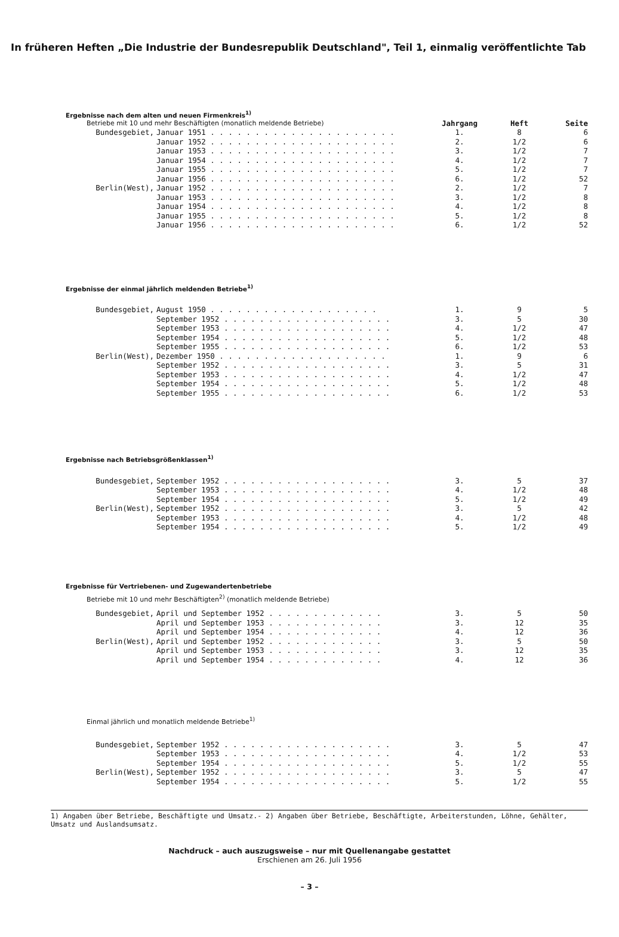In früheren Heften „Die Industrie der Bundesrepublik Deutschland", Teil 1, einmalig veröffentlichte Tab
Ergebnisse nach dem alten und neuen Firmenkreis<sup>1)</sup>
| Betriebe mit 10 und mehr Beschäftigten (monatlich meldende Betriebe) | | Jahrgang | Heft | Seite |
| Bundesgebiet, | Januar 1951 . . . . . . . . . . . . . . . . . . . . . | 1. | 8 | 6 |
| | Januar 1952 . . . . . . . . . . . . . . . . . . . . . | 2. | 1/2 | 6 |
| | Januar 1953 . . . . . . . . . . . . . . . . . . . . . | 3. | 1/2 | 7 |
| | Januar 1954 . . . . . . . . . . . . . . . . . . . . . | 4. | 1/2 | 7 |
| | Januar 1955 . . . . . . . . . . . . . . . . . . . . . | 5. | 1/2 | 7 |
| | Januar 1956 . . . . . . . . . . . . . . . . . . . . . | 6. | 1/2 | 52 |
| Berlin(West), | Januar 1952 . . . . . . . . . . . . . . . . . . . . . | 2. | 1/2 | 7 |
| | Januar 1953 . . . . . . . . . . . . . . . . . . . . . | 3. | 1/2 | 8 |
| | Januar 1954 . . . . . . . . . . . . . . . . . . . . . | 4. | 1/2 | 8 |
| | Januar 1955 . . . . . . . . . . . . . . . . . . . . . | 5. | 1/2 | 8 |
| | Januar 1956 . . . . . . . . . . . . . . . . . . . . . | 6. | 1/2 | 52 |
Ergebnisse der einmal jährlich meldenden Betriebe<sup>1)</sup>
| Bundesgebiet, | August 1950 . . . . . . . . . . . . . . . . . . . | 1. | 9 | 5 |
| | September 1952 . . . . . . . . . . . . . . . . . . . | 3. | 5 | 30 |
| | September 1953 . . . . . . . . . . . . . . . . . . . | 4. | 1/2 | 47 |
| | September 1954 . . . . . . . . . . . . . . . . . . . | 5. | 1/2 | 48 |
| | September 1955 . . . . . . . . . . . . . . . . . . . | 6. | 1/2 | 53 |
| Berlin(West), | Dezember 1950 . . . . . . . . . . . . . . . . . . . | 1. | 9 | 6 |
| | September 1952 . . . . . . . . . . . . . . . . . . . | 3. | 5 | 31 |
| | September 1953 . . . . . . . . . . . . . . . . . . . | 4. | 1/2 | 47 |
| | September 1954 . . . . . . . . . . . . . . . . . . . | 5. | 1/2 | 48 |
| | September 1955 . . . . . . . . . . . . . . . . . . . | 6. | 1/2 | 53 |
Ergebnisse nach Betriebsgrößenklassen<sup>1)</sup>
| Bundesgebiet, | September 1952 . . . . . . . . . . . . . . . . . . . | 3. | 5 | 37 |
| | September 1953 . . . . . . . . . . . . . . . . . . . | 4. | 1/2 | 48 |
| | September 1954 . . . . . . . . . . . . . . . . . . . | 5. | 1/2 | 49 |
| Berlin(West), | September 1952 . . . . . . . . . . . . . . . . . . . | 3. | 5 | 42 |
| | September 1953 . . . . . . . . . . . . . . . . . . . | 4. | 1/2 | 48 |
| | September 1954 . . . . . . . . . . . . . . . . . . . | 5. | 1/2 | 49 |
Ergebnisse für Vertriebenen- und Zugewandertenbetriebe
Betriebe mit 10 und mehr Beschäftigten<sup>2)</sup> (monatlich meldende Betriebe)
| Bundesgebiet, | April und September 1952 . . . . . . . . . . . . . | 3. | 5 | 50 |
| | April und September 1953 . . . . . . . . . . . . . | 3. | 12 | 35 |
| | April und September 1954 . . . . . . . . . . . . . | 4. | 12 | 36 |
| Berlin(West), | April und September 1952 . . . . . . . . . . . . . | 3. | 5 | 50 |
| | April und September 1953 . . . . . . . . . . . . . | 3. | 12 | 35 |
| | April und September 1954 . . . . . . . . . . . . . | 4. | 12 | 36 |
Einmal jährlich und monatlich meldende Betriebe<sup>1)</sup>
| Bundesgebiet, | September 1952 . . . . . . . . . . . . . . . . . . . | 3. | 5 | 47 |
| | September 1953 . . . . . . . . . . . . . . . . . . . | 4. | 1/2 | 53 |
| | September 1954 . . . . . . . . . . . . . . . . . . . | 5. | 1/2 | 55 |
| Berlin(West), | September 1952 . . . . . . . . . . . . . . . . . . . | 3. | 5 | 47 |
| | September 1954 . . . . . . . . . . . . . . . . . . . | 5. | 1/2 | 55 |
1) Angaben über Betriebe, Beschäftigte und Umsatz.- 2) Angaben über Betriebe, Beschäftigte, Arbeiterstunden, Löhne, Gehälter, Umsatz und Auslandsumsatz.
Nachdruck – auch auszugsweise – nur mit Quellenangabe gestattet
Erschienen am 26. Juli 1956
– 3 –